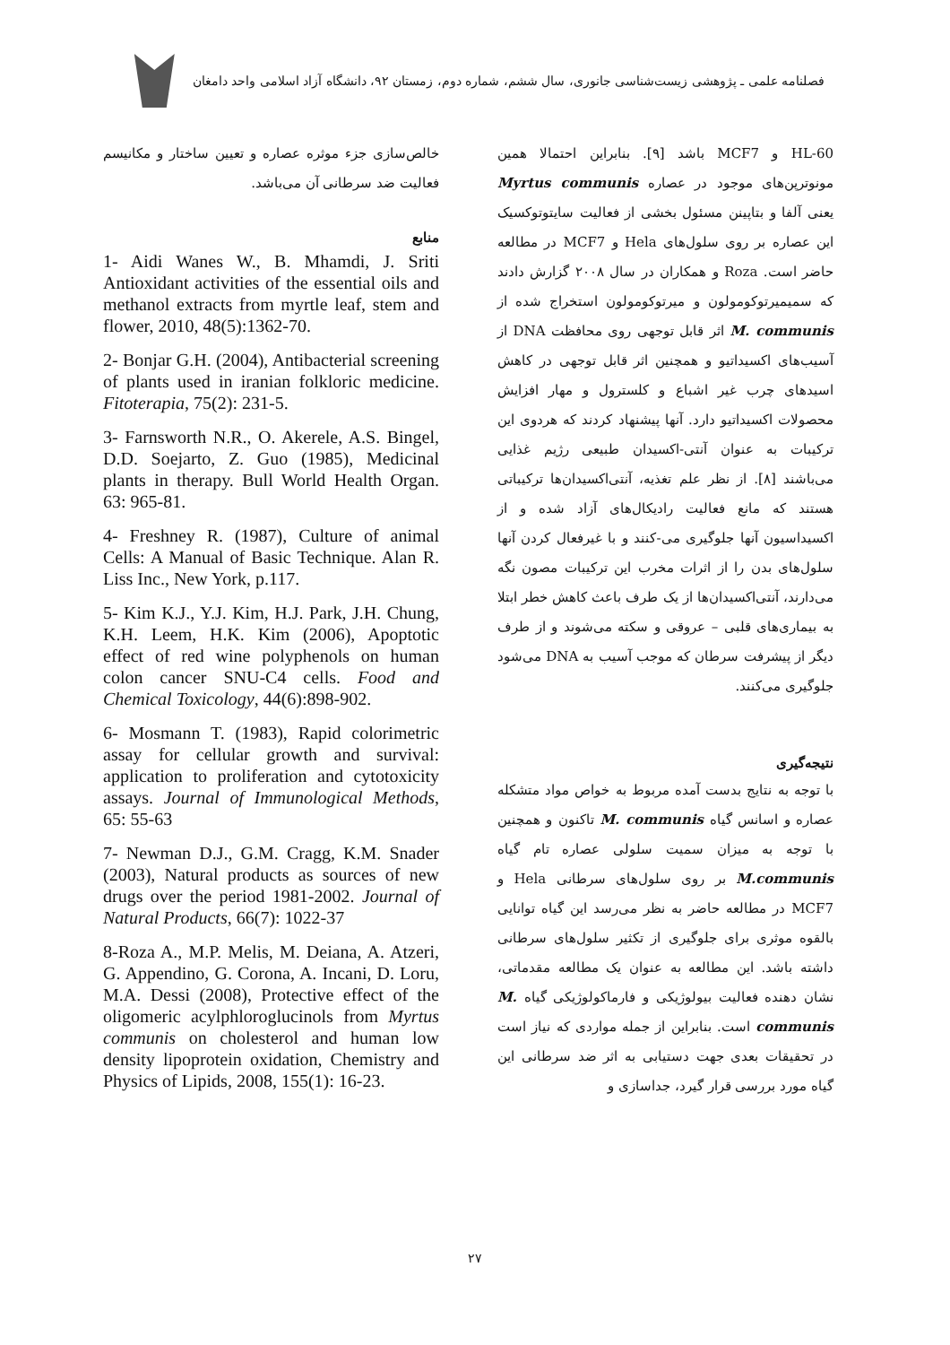فصلنامه علمی ـ پژوهشی زیست‌شناسی جانوری، سال ششم، شماره دوم، زمستان ۹۲، دانشگاه آزاد اسلامی واحد دامغان
HL-60 و MCF7 باشد [۹]. بنابراین احتمالا همین مونوترپن‌های موجود در عصاره Myrtus communis یعنی آلفا و بتاپینن مسئول بخشی از فعالیت سایتوتوکسیک این عصاره بر روی سلول‌های Hela و MCF7 در مطالعه حاضر است. Roza و همکاران در سال ۲۰۰۸ گزارش دادند که سمیمیرتوکومولون و میرتوکومولون استخراج شده از M. communis اثر قابل توجهی روی محافظت DNA از آسیب‌های اکسیداتیو و همچنین اثر قابل توجهی در کاهش اسیدهای چرب غیر اشباع و کلسترول و مهار افزایش محصولات اکسیداتیو دارد. آنها پیشنهاد کردند که هردوی این ترکیبات به عنوان آنتی-اکسیدان طبیعی رژیم غذایی می‌باشند [۸]. از نظر علم تغذیه، آنتی‌اکسیدان‌ها ترکیباتی هستند که مانع فعالیت رادیکال‌های آزاد شده و از اکسیداسیون آنها جلوگیری می-کنند و با غیرفعال کردن آنها سلول‌های بدن را از اثرات مخرب این ترکیبات مصون نگه می‌دارند، آنتی‌اکسیدان‌ها از یک طرف باعث کاهش خطر ابتلا به بیماری‌های قلبی – عروقی و سکته می‌شوند و از طرف دیگر از پیشرفت سرطان که موجب آسیب به DNA می‌شود جلوگیری می‌کنند.
نتیجه‌گیری
با توجه به نتایج بدست آمده مربوط به خواص مواد متشکله عصاره و اسانس گیاه M. communis تاکنون و همچنین با توجه به میزان سمیت سلولی عصاره تام گیاه M.communis بر روی سلول‌های سرطانی Hela و MCF7 در مطالعه حاضر به نظر می‌رسد این گیاه توانایی بالقوه موثری برای جلوگیری از تکثیر سلول‌های سرطانی داشته باشد. این مطالعه به عنوان یک مطالعه مقدماتی، نشان دهنده فعالیت بیولوژیکی و فارماکولوژیکی گیاه M. communis است. بنابراین از جمله مواردی که نیاز است در تحقیقات بعدی جهت دستیابی به اثر ضد سرطانی این گیاه مورد بررسی قرار گیرد، جداسازی و
خالص‌سازی جزء موثره عصاره و تعیین ساختار و مکانیسم فعالیت ضد سرطانی آن می‌باشد.
منابع
1- Aidi Wanes W., B. Mhamdi, J. Sriti Antioxidant activities of the essential oils and methanol extracts from myrtle leaf, stem and flower, 2010, 48(5):1362-70.
2- Bonjar G.H. (2004), Antibacterial screening of plants used in iranian folkloric medicine. Fitoterapia, 75(2): 231-5.
3- Farnsworth N.R., O. Akerele, A.S. Bingel, D.D. Soejarto, Z. Guo (1985), Medicinal plants in therapy. Bull World Health Organ. 63: 965-81.
4- Freshney R. (1987), Culture of animal Cells: A Manual of Basic Technique. Alan R. Liss Inc., New York, p.117.
5- Kim K.J., Y.J. Kim, H.J. Park, J.H. Chung, K.H. Leem, H.K. Kim (2006), Apoptotic effect of red wine polyphenols on human colon cancer SNU-C4 cells. Food and Chemical Toxicology, 44(6):898-902.
6- Mosmann T. (1983), Rapid colorimetric assay for cellular growth and survival: application to proliferation and cytotoxicity assays. Journal of Immunological Methods, 65: 55-63
7- Newman D.J., G.M. Cragg, K.M. Snader (2003), Natural products as sources of new drugs over the period 1981-2002. Journal of Natural Products, 66(7): 1022-37
8-Roza A., M.P. Melis, M. Deiana, A. Atzeri, G. Appendino, G. Corona, A. Incani, D. Loru, M.A. Dessi (2008), Protective effect of the oligomeric acylphloroglucinols from Myrtus communis on cholesterol and human low density lipoprotein oxidation, Chemistry and Physics of Lipids, 2008, 155(1): 16-23.
۲۷